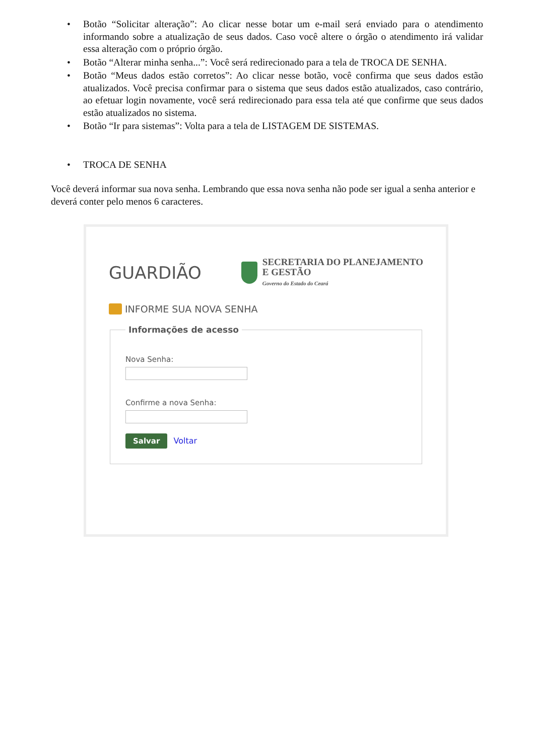• Botão “Solicitar alteração”: Ao clicar nesse botar um e-mail será enviado para o atendimento informando sobre a atualização de seus dados. Caso você altere o órgão o atendimento irá validar essa alteração com o próprio órgão.
• Botão “Alterar minha senha...”: Você será redirecionado para a tela de TROCA DE SENHA.
• Botão “Meus dados estão corretos”: Ao clicar nesse botão, você confirma que seus dados estão atualizados. Você precisa confirmar para o sistema que seus dados estão atualizados, caso contrário, ao efetuar login novamente, você será redirecionado para essa tela até que confirme que seus dados estão atualizados no sistema.
• Botão “Ir para sistemas”: Volta para a tela de LISTAGEM DE SISTEMAS.
• TROCA DE SENHA
Você deverá informar sua nova senha. Lembrando que essa nova senha não pode ser igual a senha anterior e deverá conter pelo menos 6 caracteres.
GUARDIÃO
SECRETARIA DO PLANEJAMENTO
E GESTÃO
Governo do Estado do Ceará
INFORME SUA NOVA SENHA
Informações de acesso
Nova Senha:
Confirme a nova Senha:
Salvar Voltar